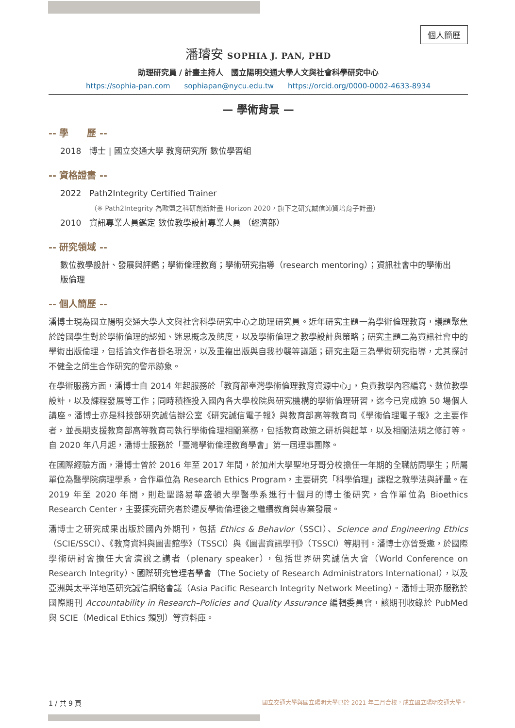個人簡歷
潘璿安 SOPHIA J. PAN, PHD
助理研究員 / 計畫主持人　國立陽明交通大學人文與社會科學研究中心
https://sophia-pan.com sophiapan@nycu.edu.tw https://orcid.org/0000-0002-4633-8934
— 學術背景 —
-- 學　　歷 --
2018　博士 | 國立交通大學 教育研究所 數位學習組
-- 資格證書 --
2022　Path2Integrity Certified Trainer
（※ Path2Integrity 為歐盟之科研創新計畫 Horizon 2020，旗下之研究誠信師資培育子計畫）
2010　資訊專業人員鑑定 數位教學設計專業人員 （經濟部）
-- 研究領域 --
數位教學設計、發展與評鑑；學術倫理教育；學術研究指導（research mentoring）；資訊社會中的學術出版倫理
-- 個人簡歷 --
潘博士現為國立陽明交通大學人文與社會科學研究中心之助理研究員。近年研究主題一為學術倫理教育，議題聚焦於跨國學生對於學術倫理的認知、迷思概念及態度，以及學術倫理之教學設計與策略；研究主題二為資訊社會中的學術出版倫理，包括論文作者掛名現況，以及重複出版與自我抄襲等議題；研究主題三為學術研究指導，尤其探討不健全之師生合作研究的警示跡象。
在學術服務方面，潘博士自 2014 年起服務於「教育部臺灣學術倫理教育資源中心」，負責教學內容編寫、數位教學設計，以及課程發展等工作；同時積極投入國內各大學校院與研究機構的學術倫理研習，迄今已完成逾 50 場個人講座。潘博士亦是科技部研究誠信辦公室《研究誠信電子報》與教育部高等教育司《學術倫理電子報》之主要作者，並長期支援教育部高等教育司執行學術倫理相關業務，包括教育政策之研析與起草，以及相關法規之修訂等。自 2020 年八月起，潘博士服務於「臺灣學術倫理教育學會」第一屆理事團隊。
在國際經驗方面，潘博士曾於 2016 年至 2017 年間，於加州大學聖地牙哥分校擔任一年期的全職訪問學生；所屬單位為醫學院病理學系，合作單位為 Research Ethics Program，主要研究「科學倫理」課程之教學法與評量。在 2019 年至 2020 年間，則赴聖路易華盛頓大學醫學系進行十個月的博士後研究，合作單位為 Bioethics Research Center，主要探究研究者於違反學術倫理後之繼續教育與專業發展。
潘博士之研究成果出版於國內外期刊，包括 Ethics & Behavior（SSCI）、Science and Engineering Ethics（SCIE/SSCI）、《教育資料與圖書館學》（TSSCI）與《圖書資訊學刊》（TSSCI）等期刊。潘博士亦曾受邀，於國際學術研討會擔任大會演說之講者（plenary speaker），包括世界研究誠信大會（World Conference on Research Integrity）、國際研究管理者學會（The Society of Research Administrators International），以及亞洲與太平洋地區研究誠信網絡會議（Asia Pacific Research Integrity Network Meeting）。潘博士現亦服務於國際期刊 Accountability in Research–Policies and Quality Assurance 編輯委員會，該期刊收錄於 PubMed 與 SCIE（Medical Ethics 類別）等資料庫。
國立交通大學與國立陽明大學已於 2021 年二月合校，成立國立陽明交通大學。 1 / 共 9 頁